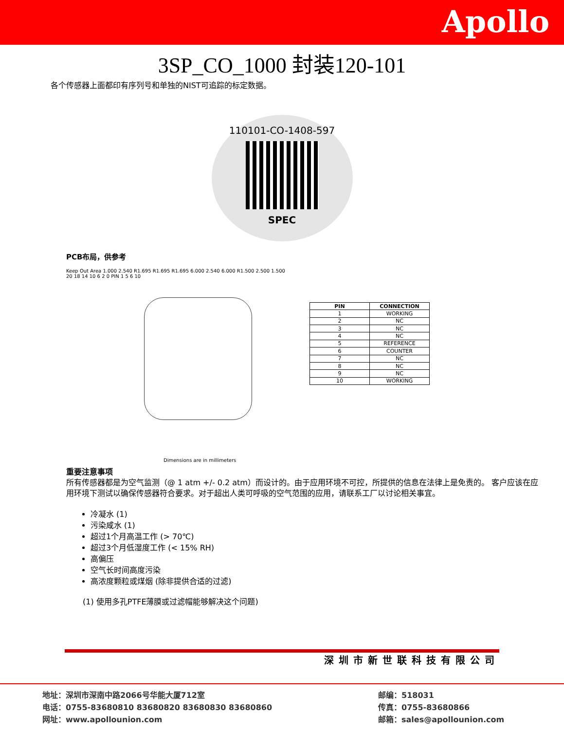Apollo
3SP_CO_1000 封装120-101
各个传感器上面都印有序列号和单独的NIST可追踪的标定数据。
110101-CO-1408-597
SPEC
PCB布局，供参考
Keep Out Area 1.000 2.540 R1.695 R1.695 R1.695 6.000 2.540 6.000 R1.500 2.500 1.500
20 18 14 10 6 2 0 PIN 1 5 6 10
Dimensions are in millimeters
| PIN | CONNECTION |
| --- | --- |
| 1 | WORKING |
| 2 | NC |
| 3 | NC |
| 4 | NC |
| 5 | REFERENCE |
| 6 | COUNTER |
| 7 | NC |
| 8 | NC |
| 9 | NC |
| 10 | WORKING |
重要注意事项
所有传感器都是为空气监测（@ 1 atm +/- 0.2 atm）而设计的。由于应用环境不可控，所提供的信息在法律上是免责的。 客户应该在应用环境下测试以确保传感器符合要求。对于超出人类可呼吸的空气范围的应用，请联系工厂以讨论相关事宜。
冷凝水 (1)
污染咸水 (1)
超过1个月高温工作 (> 70℃)
超过3个月低湿度工作 (< 15% RH)
高偏压
空气长时间高度污染
高浓度颗粒或煤烟 (除非提供合适的过滤)
(1) 使用多孔PTFE薄膜或过滤帽能够解决这个问题)
深圳市新世联科技有限公司
地址：深圳市深南中路2066号华能大厦712室
电话：0755-83680810 83680820 83680830 83680860
网址：www.apollounion.com
邮编：518031
传真：0755-83680866
邮箱：sales@apollounion.com